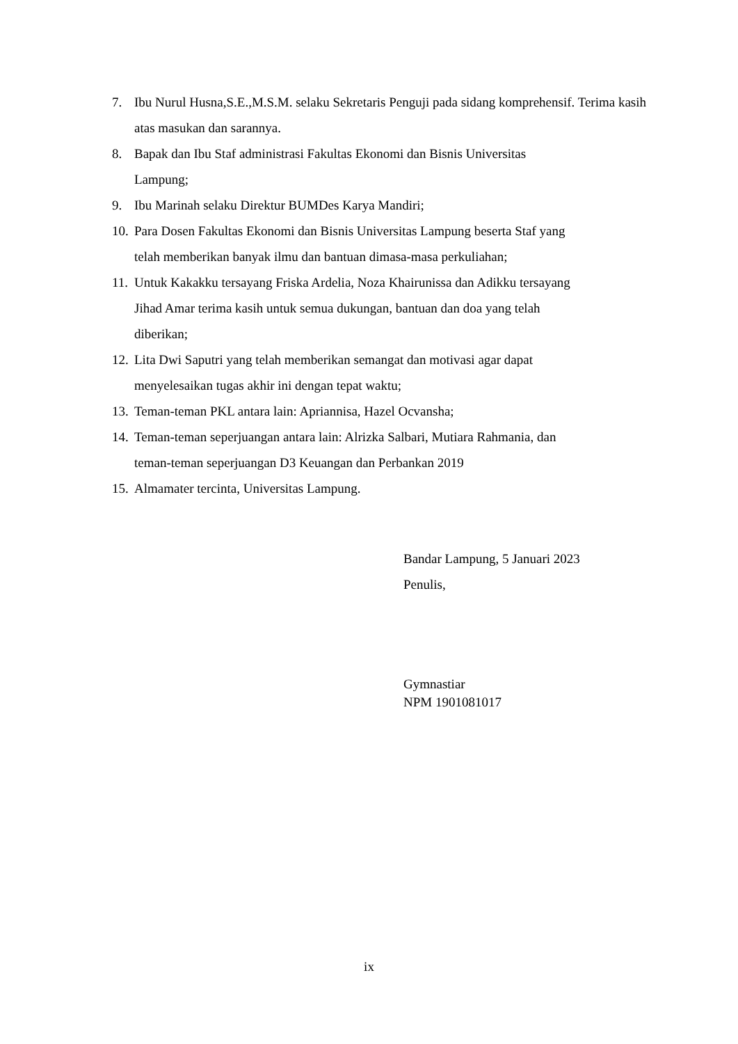7. Ibu Nurul Husna,S.E.,M.S.M. selaku Sekretaris Penguji pada sidang komprehensif. Terima kasih atas masukan dan sarannya.
8. Bapak dan Ibu Staf administrasi Fakultas Ekonomi dan Bisnis Universitas
Lampung;
9. Ibu Marinah selaku Direktur BUMDes Karya Mandiri;
10. Para Dosen Fakultas Ekonomi dan Bisnis Universitas Lampung beserta Staf yang
telah memberikan banyak ilmu dan bantuan dimasa-masa perkuliahan;
11. Untuk Kakakku tersayang Friska Ardelia, Noza Khairunissa dan Adikku tersayang
Jihad Amar terima kasih untuk semua dukungan, bantuan dan doa yang telah
diberikan;
12. Lita Dwi Saputri yang telah memberikan semangat dan motivasi agar dapat
menyelesaikan tugas akhir ini dengan tepat waktu;
13. Teman-teman PKL antara lain: Apriannisa, Hazel Ocvansha;
14. Teman-teman seperjuangan antara lain: Alrizka Salbari, Mutiara Rahmania, dan
teman-teman seperjuangan D3 Keuangan dan Perbankan 2019
15. Almamater tercinta, Universitas Lampung.
Bandar Lampung, 5 Januari 2023
Penulis,
Gymnastiar
NPM 1901081017
ix